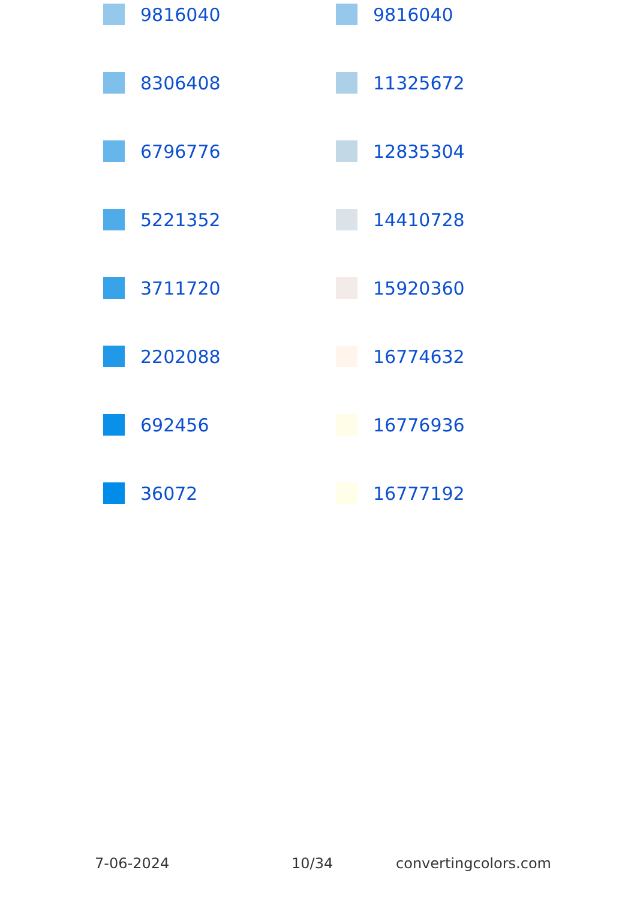9816040 9816040
8306408 11325672
6796776 12835304
5221352 14410728
3711720 15920360
2202088 16774632
692456 16776936
36072 16777192
7-06-2024 10/34 convertingcolors.com